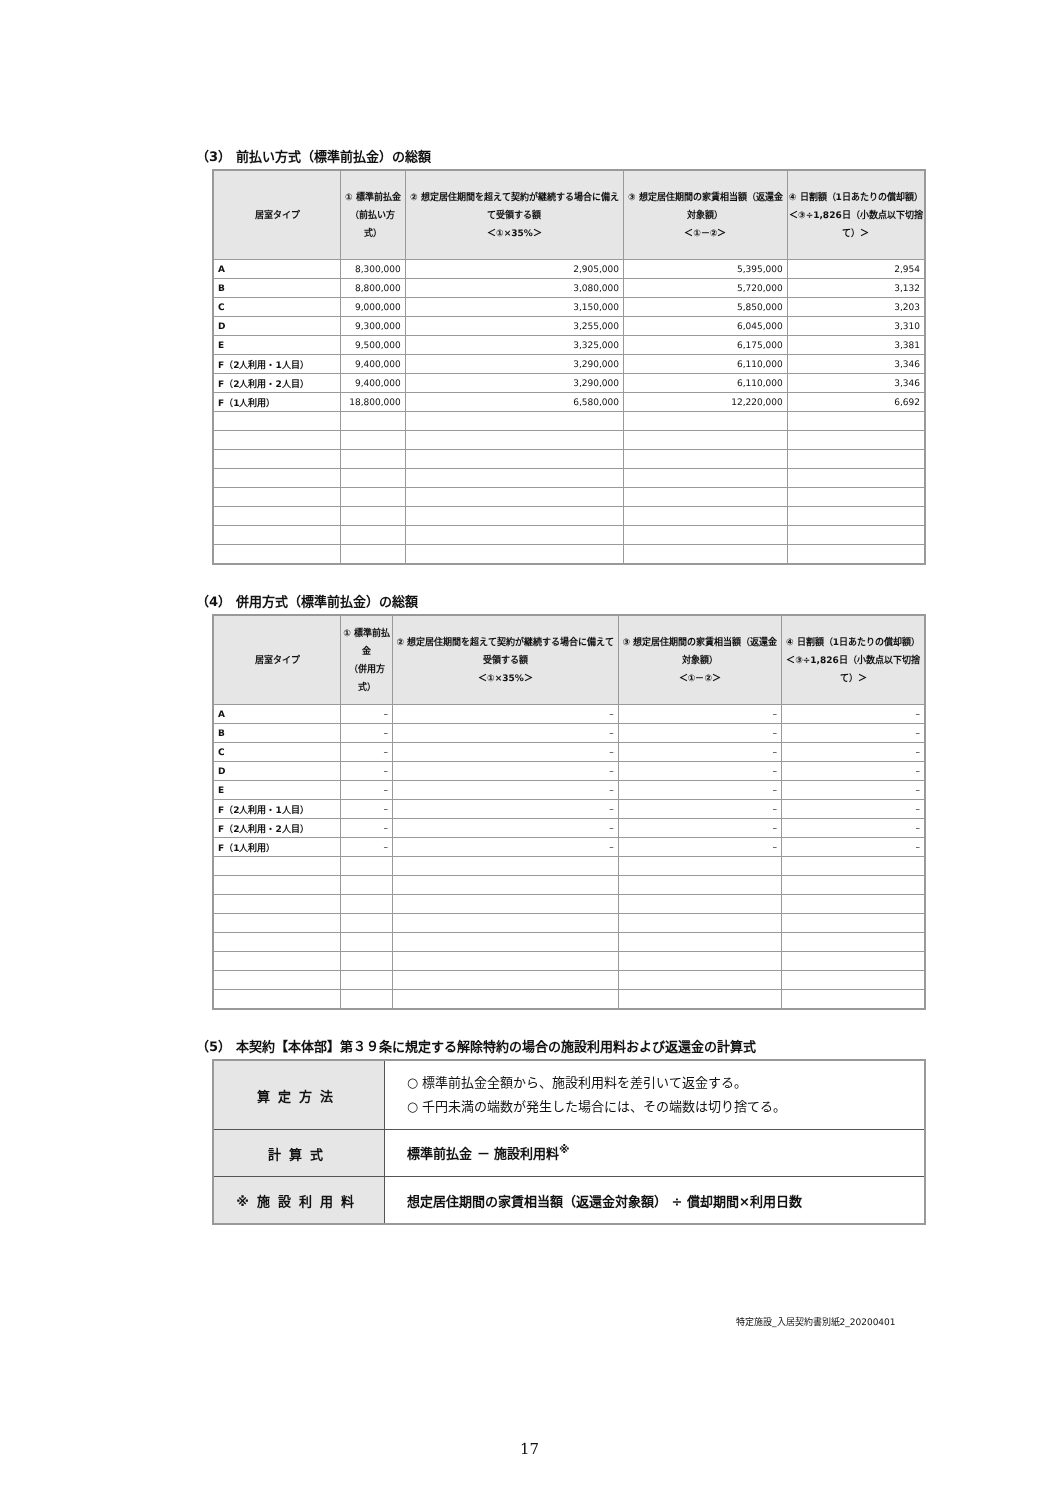（3） 前払い方式（標準前払金）の総額
| 居室タイプ | ① 標準前払金 （前払い方式） | ② 想定居住期間を超えて契約が継続する場合に備えて受領する額 ＜①×35%＞ | ③ 想定居住期間の家賃相当額（返還金対象額） ＜①－②＞ | ④ 日割額（1日あたりの償却額） ＜③÷1,826日（小数点以下切捨て）＞ |
| --- | --- | --- | --- | --- |
| A | 8,300,000 | 2,905,000 | 5,395,000 | 2,954 |
| B | 8,800,000 | 3,080,000 | 5,720,000 | 3,132 |
| C | 9,000,000 | 3,150,000 | 5,850,000 | 3,203 |
| D | 9,300,000 | 3,255,000 | 6,045,000 | 3,310 |
| E | 9,500,000 | 3,325,000 | 6,175,000 | 3,381 |
| F（2人利用・1人目） | 9,400,000 | 3,290,000 | 6,110,000 | 3,346 |
| F（2人利用・2人目） | 9,400,000 | 3,290,000 | 6,110,000 | 3,346 |
| F（1人利用） | 18,800,000 | 6,580,000 | 12,220,000 | 6,692 |
（4） 併用方式（標準前払金）の総額
| 居室タイプ | ① 標準前払金 （併用方式） | ② 想定居住期間を超えて契約が継続する場合に備えて受領する額 ＜①×35%＞ | ③ 想定居住期間の家賃相当額（返還金対象額） ＜①－②＞ | ④ 日割額（1日あたりの償却額） ＜③÷1,826日（小数点以下切捨て）＞ |
| --- | --- | --- | --- | --- |
| A | – | – | – | – |
| B | – | – | – | – |
| C | – | – | – | – |
| D | – | – | – | – |
| E | – | – | – | – |
| F（2人利用・1人目） | – | – | – | – |
| F（2人利用・2人目） | – | – | – | – |
| F（1人利用） | – | – | – | – |
（5） 本契約【本体部】第３９条に規定する解除特約の場合の施設利用料および返還金の計算式
| 算定方法 | ○ 標準前払金全額から、施設利用料を差引いて返金する。 ○ 千円未満の端数が発生した場合には、その端数は切り捨てる。 |
| 計算式 | 標準前払金 － 施設利用料<sup>※</sup> |
| ※施設利用料 | 想定居住期間の家賃相当額（返還金対象額） ÷ 償却期間×利用日数 |
特定施設_入居契約書別紙2_20200401
17